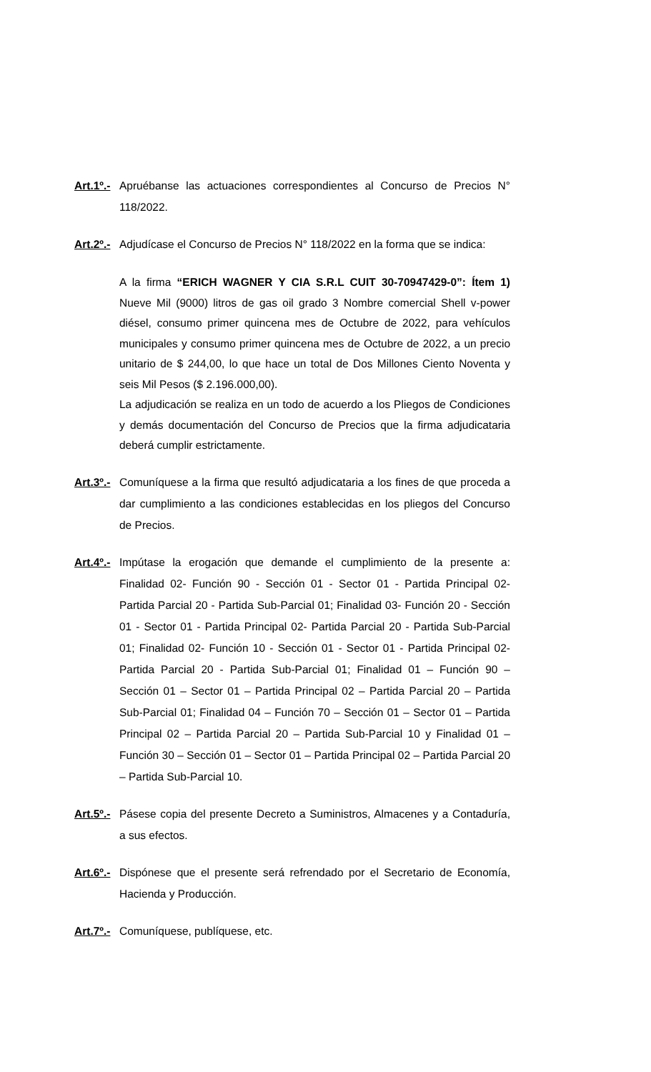Art.1º.-
Apruébanse las actuaciones correspondientes al Concurso de Precios N° 118/2022.
Art.2º.-
Adjudícase el Concurso de Precios N° 118/2022 en la forma que se indica:
A la firma “ERICH WAGNER Y CIA S.R.L CUIT 30-70947429-0”: Ítem 1) Nueve Mil (9000) litros de gas oil grado 3 Nombre comercial Shell v-power diésel, consumo primer quincena mes de Octubre de 2022, para vehículos municipales y consumo primer quincena mes de Octubre de 2022, a un precio unitario de $ 244,00, lo que hace un total de Dos Millones Ciento Noventa y seis Mil Pesos ($ 2.196.000,00).
La adjudicación se realiza en un todo de acuerdo a los Pliegos de Condiciones y demás documentación del Concurso de Precios que la firma adjudicataria deberá cumplir estrictamente.
Art.3º.-
Comuníquese a la firma que resultó adjudicataria a los fines de que proceda a dar cumplimiento a las condiciones establecidas en los pliegos del Concurso de Precios.
Art.4º.-
Impútase la erogación que demande el cumplimiento de la presente a: Finalidad 02- Función 90 - Sección 01 - Sector 01 - Partida Principal 02- Partida Parcial 20 - Partida Sub-Parcial 01; Finalidad 03- Función 20 - Sección 01 - Sector 01 - Partida Principal 02- Partida Parcial 20 - Partida Sub-Parcial 01; Finalidad 02- Función 10 - Sección 01 - Sector 01 - Partida Principal 02- Partida Parcial 20 - Partida Sub-Parcial 01; Finalidad 01 – Función 90 – Sección 01 – Sector 01 – Partida Principal 02 – Partida Parcial 20 – Partida Sub-Parcial 01; Finalidad 04 – Función 70 – Sección 01 – Sector 01 – Partida Principal 02 – Partida Parcial 20 – Partida Sub-Parcial 10 y Finalidad 01 – Función 30 – Sección 01 – Sector 01 – Partida Principal 02 – Partida Parcial 20 – Partida Sub-Parcial 10.
Art.5º.-
Pásese copia del presente Decreto a Suministros, Almacenes y a Contaduría, a sus efectos.
Art.6º.-
Dispónese que el presente será refrendado por el Secretario de Economía, Hacienda y Producción.
Art.7º.-
Comuníquese, publíquese, etc.